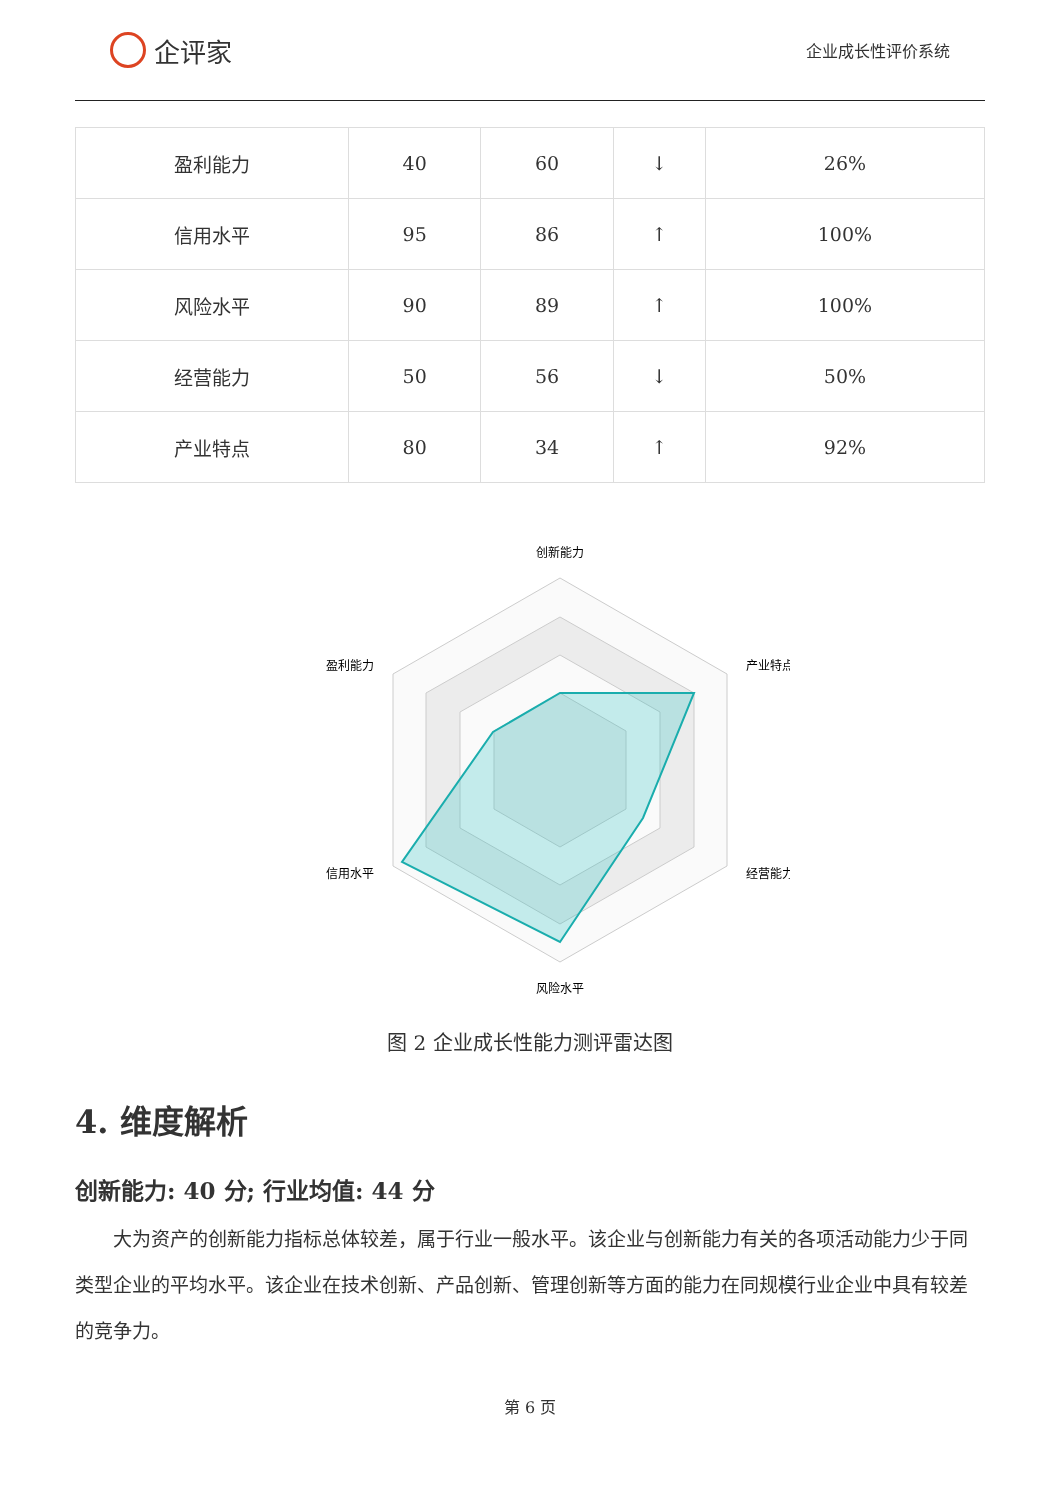企评家
企业成长性评价系统
| 盈利能力 | 40 | 60 | ↓ | 26% |
| 信用水平 | 95 | 86 | ↑ | 100% |
| 风险水平 | 90 | 89 | ↑ | 100% |
| 经营能力 | 50 | 56 | ↓ | 50% |
| 产业特点 | 80 | 34 | ↑ | 92% |
创新能力
产业特点
经营能力
风险水平
信用水平
盈利能力
图 2 企业成长性能力测评雷达图
4. 维度解析
创新能力: 40 分; 行业均值: 44 分
大为资产的创新能力指标总体较差，属于行业一般水平。该企业与创新能力有关的各项活动能力少于同类型企业的平均水平。该企业在技术创新、产品创新、管理创新等方面的能力在同规模行业企业中具有较差的竞争力。
第 6 页